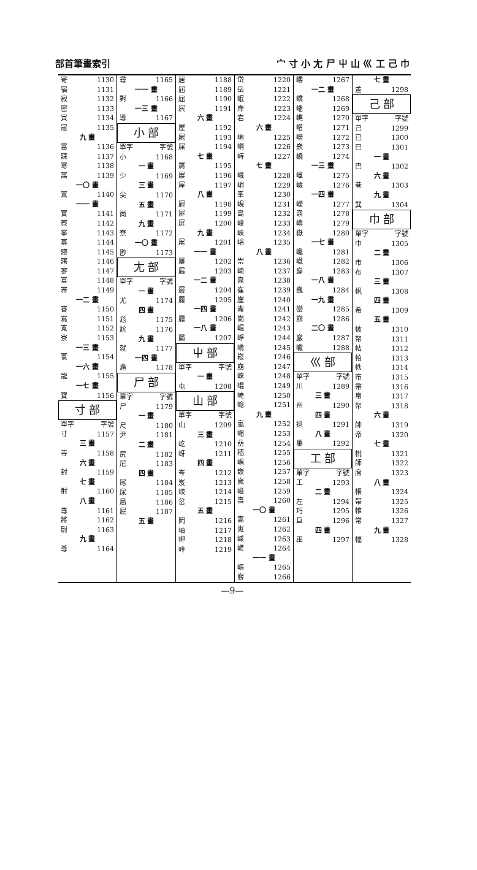部首筆畫索引 宀 寸 小 尢 尸 屮 山 巛 工 己 巾
寄 1130
宿 1131
寂 1132
密 1133
寅 1134
寇 1135
九 畫
富 1136
寐 1137
寒 1138
寓 1139
一〇 畫
寘 1140
一一 畫
實 1141
察 1142
寧 1143
寡 1144
寢 1145
寤 1146
寥 1147
寞 1148
寨 1149
一二 畫
審 1150
寫 1151
寬 1152
寮 1153
一三 畫
寰 1154
一六 畫
寵 1155
一七 畫
寶 1156
寸 部
單字 字號
寸 1157
三 畫
寺 1158
六 畫
封 1159
七 畫
射 1160
八 畫
專 1161
將 1162
尉 1163
九 畫
尊 1164
尋 1165
一一 畫
對 1166
一三 畫
導 1167
小 部
單字 字號
小 1168
一 畫
少 1169
三 畫
尖 1170
五 畫
尚 1171
九 畫
尞 1172
一〇 畫
尠 1173
尢 部
單字 字號
一 畫
尤 1174
四 畫
尨 1175
尬 1176
九 畫
就 1177
一四 畫
尷 1178
尸 部
單字 字號
尸 1179
一 畫
尺 1180
尹 1181
二 畫
尻 1182
尼 1183
四 畫
尾 1184
尿 1185
局 1186
屁 1187
五 畫
居 1188
屆 1189
屈 1190
屄 1191
六 畫
屋 1192
屍 1193
屎 1194
七 畫
屑 1195
展 1196
屖 1197
八 畫
屜 1198
屝 1199
屏 1200
九 畫
屠 1201
一一 畫
屢 1202
屣 1203
一二 畫
層 1204
履 1205
一四 畫
屨 1206
一八 畫
屬 1207
屮 部
單字 字號
一 畫
屯 1208
山 部
單字 字號
山 1209
三 畫
屹 1210
岈 1211
四 畫
岑 1212
岌 1213
岐 1214
岔 1215
五 畫
岡 1216
岫 1217
岬 1218
岭 1219
岱 1220
岳 1221
岷 1222
岸 1223
岩 1224
六 畫
峋 1225
峒 1226
峙 1227
七 畫
峨 1228
峭 1229
峯 1230
峴 1231
島 1232
峻 1233
峽 1234
峪 1235
八 畫
崇 1236
崎 1237
崑 1238
崔 1239
崖 1240
崙 1241
崗 1242
崛 1243
崢 1244
崤 1245
崧 1246
崩 1247
崍 1248
崐 1249
崦 1250
崳 1251
九 畫
嵐 1252
嵋 1253
嵒 1254
嵇 1255
嵎 1256
嵌 1257
嵗 1258
嵫 1259
嵔 1260
一〇 畫
嵩 1261
嵬 1262
嵊 1263
嵯 1264
一一 畫
嶇 1265
嶄 1266
嶁 1267
一二 畫
嶠 1268
嶓 1269
嶕 1270
嶒 1271
嶗 1272
嶔 1273
嶢 1274
一三 畫
嶧 1275
嶮 1276
一四 畫
嶸 1277
嶺 1278
嶼 1279
嶽 1280
一七 畫
巉 1281
巇 1282
巋 1283
一八 畫
巍 1284
一九 畫
巒 1285
巔 1286
二〇 畫
巖 1287
巘 1288
巛 部
單字 字號
川 1289
三 畫
州 1290
四 畫
巡 1291
八 畫
巢 1292
工 部
單字 字號
工 1293
二 畫
左 1294
巧 1295
巨 1296
四 畫
巫 1297
七 畫
差 1298
己 部
單字 字號
己 1299
已 1300
巳 1301
一 畫
巴 1302
六 畫
巷 1303
九 畫
巽 1304
巾 部
單字 字號
巾 1305
二 畫
市 1306
布 1307
三 畫
帆 1308
四 畫
希 1309
五 畫
帔 1310
帑 1311
帖 1312
帕 1313
帙 1314
帘 1315
帚 1316
帛 1317
帑 1318
六 畫
帥 1319
帝 1320
七 畫
帨 1321
師 1322
席 1323
八 畫
帳 1324
帶 1325
帷 1326
常 1327
九 畫
幅 1328
—9—